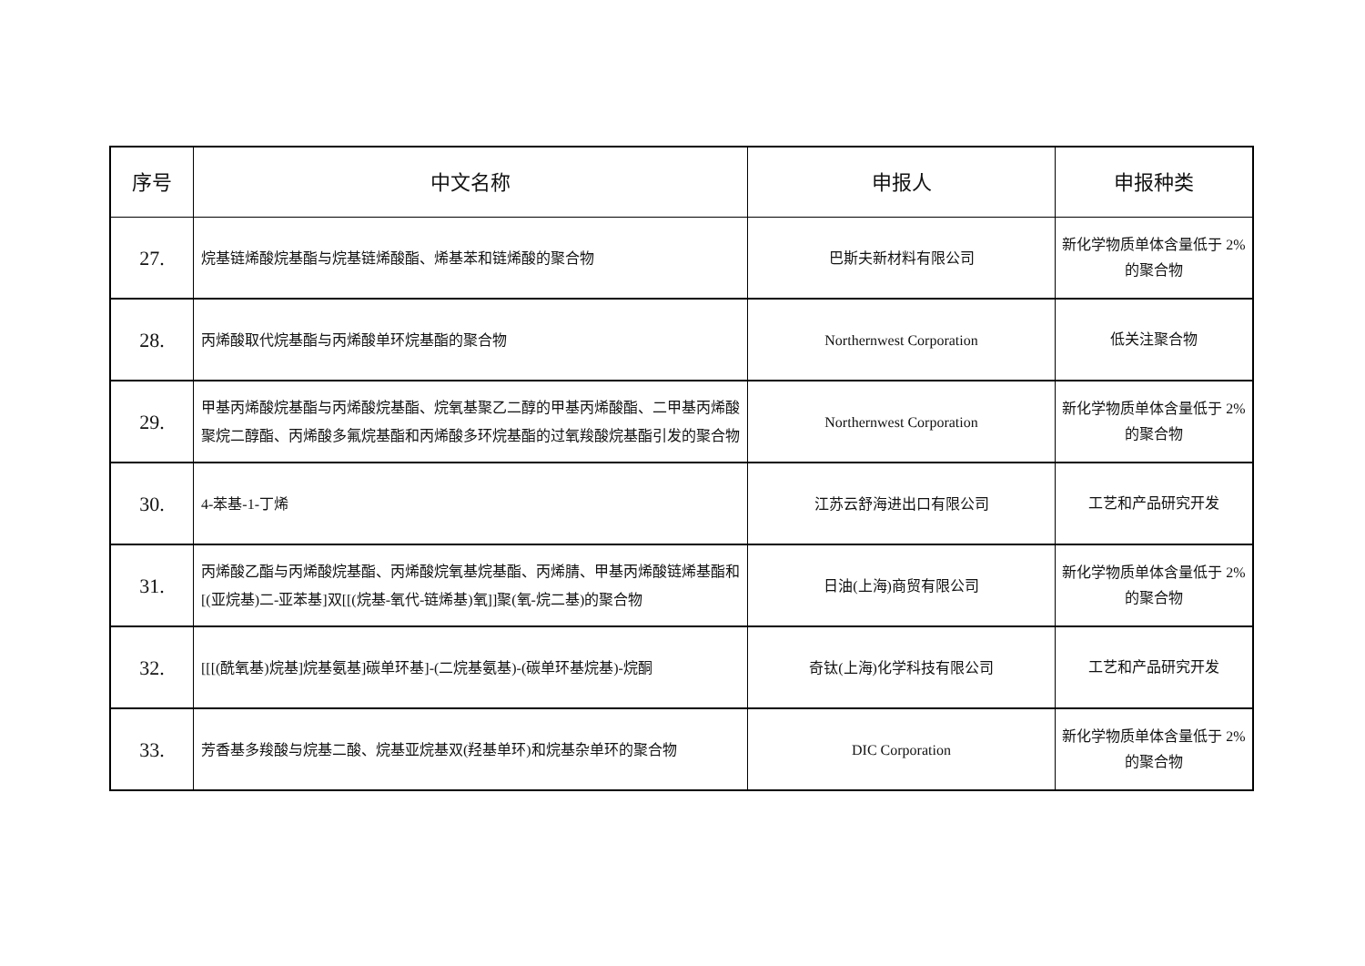| 序号 | 中文名称 | 申报人 | 申报种类 |
| --- | --- | --- | --- |
| 27. | 烷基链烯酸烷基酯与烷基链烯酸酯、烯基苯和链烯酸的聚合物 | 巴斯夫新材料有限公司 | 新化学物质单体含量低于 2%的聚合物 |
| 28. | 丙烯酸取代烷基酯与丙烯酸单环烷基酯的聚合物 | Northernwest Corporation | 低关注聚合物 |
| 29. | 甲基丙烯酸烷基酯与丙烯酸烷基酯、烷氧基聚乙二醇的甲基丙烯酸酯、二甲基丙烯酸聚烷二醇酯、丙烯酸多氟烷基酯和丙烯酸多环烷基酯的过氧羧酸烷基酯引发的聚合物 | Northernwest Corporation | 新化学物质单体含量低于 2%的聚合物 |
| 30. | 4-苯基-1-丁烯 | 江苏云舒海进出口有限公司 | 工艺和产品研究开发 |
| 31. | 丙烯酸乙酯与丙烯酸烷基酯、丙烯酸烷氧基烷基酯、丙烯腈、甲基丙烯酸链烯基酯和[(亚烷基)二-亚苯基]双[[(烷基-氧代-链烯基)氧]]聚(氧-烷二基)的聚合物 | 日油(上海)商贸有限公司 | 新化学物质单体含量低于 2%的聚合物 |
| 32. | [[[(酰氧基)烷基]烷基氨基]碳单环基]-(二烷基氨基)-(碳单环基烷基)-烷酮 | 奇钛(上海)化学科技有限公司 | 工艺和产品研究开发 |
| 33. | 芳香基多羧酸与烷基二酸、烷基亚烷基双(羟基单环)和烷基杂单环的聚合物 | DIC Corporation | 新化学物质单体含量低于 2%的聚合物 |